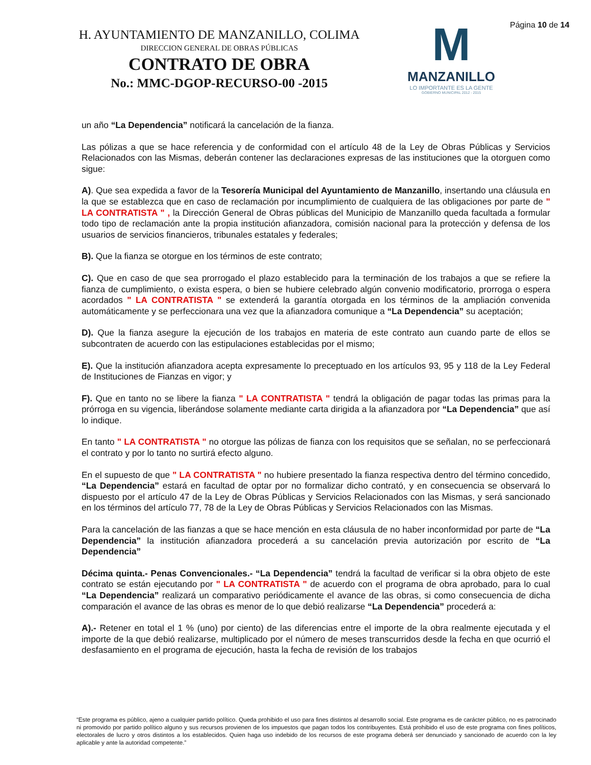H. AYUNTAMIENTO DE MANZANILLO, COLIMA
DIRECCION GENERAL DE OBRAS PÚBLICAS
CONTRATO DE OBRA
No.: MMC-DGOP-RECURSO-00 -2015
M
MANZANILLO
LO IMPORTANTE ES LA GENTE
GOBIERNO MUNICIPAL 2012 - 2015
Página 10 de 14
un año “La Dependencia” notificará la cancelación de la fianza.
Las pólizas a que se hace referencia y de conformidad con el artículo 48 de la Ley de Obras Públicas y Servicios Relacionados con las Mismas, deberán contener las declaraciones expresas de las instituciones que la otorguen como sigue:
A). Que sea expedida a favor de la Tesorería Municipal del Ayuntamiento de Manzanillo, insertando una cláusula en la que se establezca que en caso de reclamación por incumplimiento de cualquiera de las obligaciones por parte de " LA CONTRATISTA " , la Dirección General de Obras públicas del Municipio de Manzanillo queda facultada a formular todo tipo de reclamación ante la propia institución afianzadora, comisión nacional para la protección y defensa de los usuarios de servicios financieros, tribunales estatales y federales;
B). Que la fianza se otorgue en los términos de este contrato;
C). Que en caso de que sea prorrogado el plazo establecido para la terminación de los trabajos a que se refiere la fianza de cumplimiento, o exista espera, o bien se hubiere celebrado algún convenio modificatorio, prorroga o espera acordados " LA CONTRATISTA " se extenderá la garantía otorgada en los términos de la ampliación convenida automáticamente y se perfeccionara una vez que la afianzadora comunique a “La Dependencia” su aceptación;
D). Que la fianza asegure la ejecución de los trabajos en materia de este contrato aun cuando parte de ellos se subcontraten de acuerdo con las estipulaciones establecidas por el mismo;
E). Que la institución afianzadora acepta expresamente lo preceptuado en los artículos 93, 95 y 118 de la Ley Federal de Instituciones de Fianzas en vigor; y
F). Que en tanto no se libere la fianza " LA CONTRATISTA " tendrá la obligación de pagar todas las primas para la prórroga en su vigencia, liberándose solamente mediante carta dirigida a la afianzadora por “La Dependencia” que así lo indique.
En tanto " LA CONTRATISTA " no otorgue las pólizas de fianza con los requisitos que se señalan, no se perfeccionará el contrato y por lo tanto no surtirá efecto alguno.
En el supuesto de que " LA CONTRATISTA " no hubiere presentado la fianza respectiva dentro del término concedido, “La Dependencia” estará en facultad de optar por no formalizar dicho contrató, y en consecuencia se observará lo dispuesto por el artículo 47 de la Ley de Obras Públicas y Servicios Relacionados con las Mismas, y será sancionado en los términos del artículo 77, 78 de la Ley de Obras Públicas y Servicios Relacionados con las Mismas.
Para la cancelación de las fianzas a que se hace mención en esta cláusula de no haber inconformidad por parte de “La Dependencia” la institución afianzadora procederá a su cancelación previa autorización por escrito de “La Dependencia”
Décima quinta.- Penas Convencionales.- “La Dependencia” tendrá la facultad de verificar si la obra objeto de este contrato se están ejecutando por " LA CONTRATISTA " de acuerdo con el programa de obra aprobado, para lo cual “La Dependencia” realizará un comparativo periódicamente el avance de las obras, si como consecuencia de dicha comparación el avance de las obras es menor de lo que debió realizarse “La Dependencia” procederá a:
A).- Retener en total el 1 % (uno) por ciento) de las diferencias entre el importe de la obra realmente ejecutada y el importe de la que debió realizarse, multiplicado por el número de meses transcurridos desde la fecha en que ocurrió el desfasamiento en el programa de ejecución, hasta la fecha de revisión de los trabajos
“Este programa es público, ajeno a cualquier partido político. Queda prohibido el uso para fines distintos al desarrollo social. Este programa es de carácter público, no es patrocinado ni promovido por partido político alguno y sus recursos provienen de los impuestos que pagan todos los contribuyentes. Está prohibido el uso de este programa con fines políticos, electorales de lucro y otros distintos a los establecidos. Quien haga uso indebido de los recursos de este programa deberá ser denunciado y sancionado de acuerdo con la ley aplicable y ante la autoridad competente.”